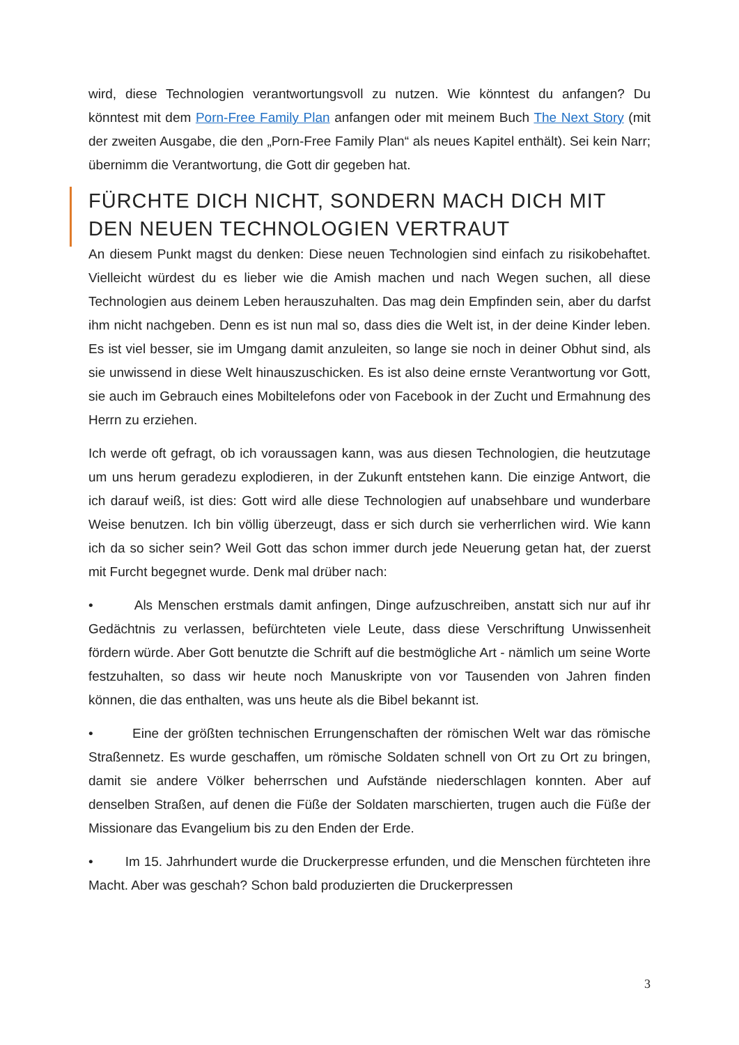wird, diese Technologien verantwortungsvoll zu nutzen. Wie könntest du anfangen? Du könntest mit dem Porn-Free Family Plan anfangen oder mit meinem Buch The Next Story (mit der zweiten Ausgabe, die den „Porn-Free Family Plan“ als neues Kapitel enthält). Sei kein Narr; übernimm die Verantwortung, die Gott dir gegeben hat.
FÜRCHTE DICH NICHT, SONDERN MACH DICH MIT DEN NEUEN TECHNOLOGIEN VERTRAUT
An diesem Punkt magst du denken: Diese neuen Technologien sind einfach zu risikobehaftet. Vielleicht würdest du es lieber wie die Amish machen und nach Wegen suchen, all diese Technologien aus deinem Leben herauszuhalten. Das mag dein Empfinden sein, aber du darfst ihm nicht nachgeben. Denn es ist nun mal so, dass dies die Welt ist, in der deine Kinder leben. Es ist viel besser, sie im Umgang damit anzuleiten, so lange sie noch in deiner Obhut sind, als sie unwissend in diese Welt hinauszuschicken. Es ist also deine ernste Verantwortung vor Gott, sie auch im Gebrauch eines Mobiltelefons oder von Facebook in der Zucht und Ermahnung des Herrn zu erziehen.
Ich werde oft gefragt, ob ich voraussagen kann, was aus diesen Technologien, die heutzutage um uns herum geradezu explodieren, in der Zukunft entstehen kann. Die einzige Antwort, die ich darauf weiß, ist dies: Gott wird alle diese Technologien auf unabsehbare und wunderbare Weise benutzen. Ich bin völlig überzeugt, dass er sich durch sie verherrlichen wird. Wie kann ich da so sicher sein? Weil Gott das schon immer durch jede Neuerung getan hat, der zuerst mit Furcht begegnet wurde. Denk mal drüber nach:
• Als Menschen erstmals damit anfingen, Dinge aufzuschreiben, anstatt sich nur auf ihr Gedächtnis zu verlassen, befürchteten viele Leute, dass diese Verschriftung Unwissenheit fördern würde. Aber Gott benutzte die Schrift auf die bestmögliche Art - nämlich um seine Worte festzuhalten, so dass wir heute noch Manuskripte von vor Tausenden von Jahren finden können, die das enthalten, was uns heute als die Bibel bekannt ist.
• Eine der größten technischen Errungenschaften der römischen Welt war das römische Straßennetz. Es wurde geschaffen, um römische Soldaten schnell von Ort zu Ort zu bringen, damit sie andere Völker beherrschen und Aufstände niederschlagen konnten. Aber auf denselben Straßen, auf denen die Füße der Soldaten marschierten, trugen auch die Füße der Missionare das Evangelium bis zu den Enden der Erde.
• Im 15. Jahrhundert wurde die Druckerpresse erfunden, und die Menschen fürchteten ihre Macht. Aber was geschah? Schon bald produzierten die Druckerpressen
3